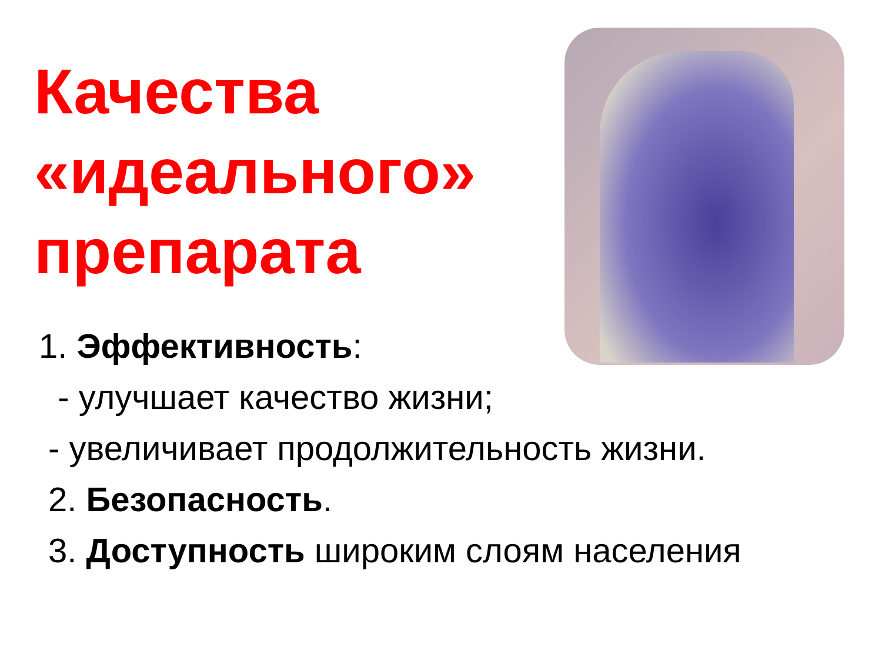Качества
«идеального»
препарата
1. Эффективность:
- улучшает качество жизни;
- увеличивает продолжительность жизни.
2. Безопасность.
3. Доступность широким слоям населения